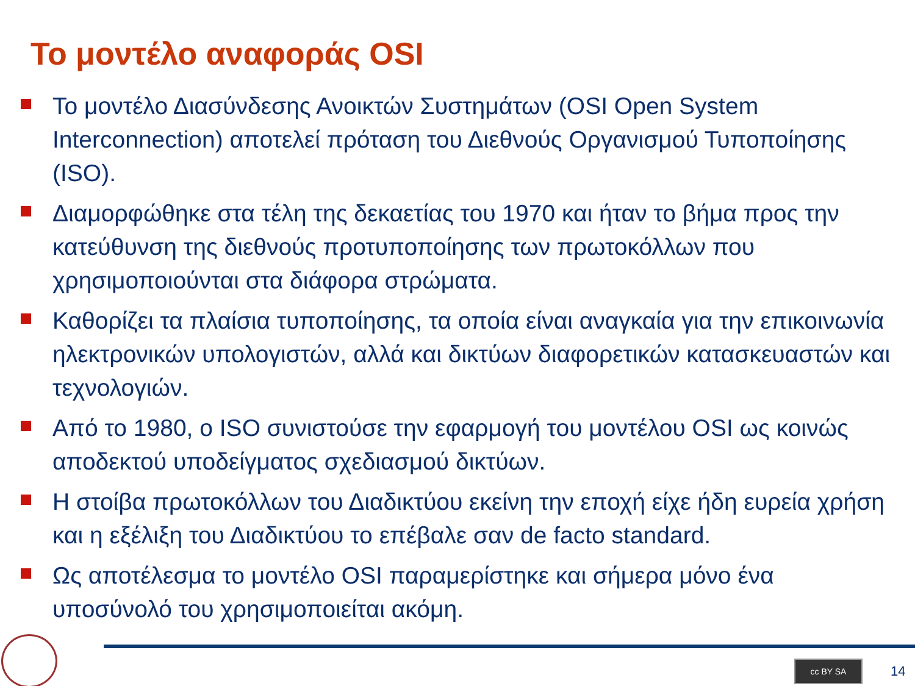Το μοντέλο αναφοράς OSI
Το μοντέλο Διασύνδεσης Ανοικτών Συστημάτων (OSI Open System Interconnection) αποτελεί πρόταση του Διεθνούς Οργανισμού Τυποποίησης (ISO).
Διαμορφώθηκε στα τέλη της δεκαετίας του 1970 και ήταν το βήμα προς την κατεύθυνση της διεθνούς προτυποποίησης των πρωτοκόλλων που χρησιμοποιούνται στα διάφορα στρώματα.
Καθορίζει τα πλαίσια τυποποίησης, τα οποία είναι αναγκαία για την επικοινωνία ηλεκτρονικών υπολογιστών, αλλά και δικτύων διαφορετικών κατασκευαστών και τεχνολογιών.
Από το 1980, ο ISO συνιστούσε την εφαρμογή του μοντέλου OSI ως κοινώς αποδεκτού υποδείγματος σχεδιασμού δικτύων.
Η στοίβα πρωτοκόλλων του Διαδικτύου εκείνη την εποχή είχε ήδη ευρεία χρήση και η εξέλιξη του Διαδικτύου το επέβαλε σαν de facto standard.
Ως αποτέλεσμα το μοντέλο OSI παραμερίστηκε και σήμερα μόνο ένα υποσύνολό του χρησιμοποιείται ακόμη.
cc BY SA 14